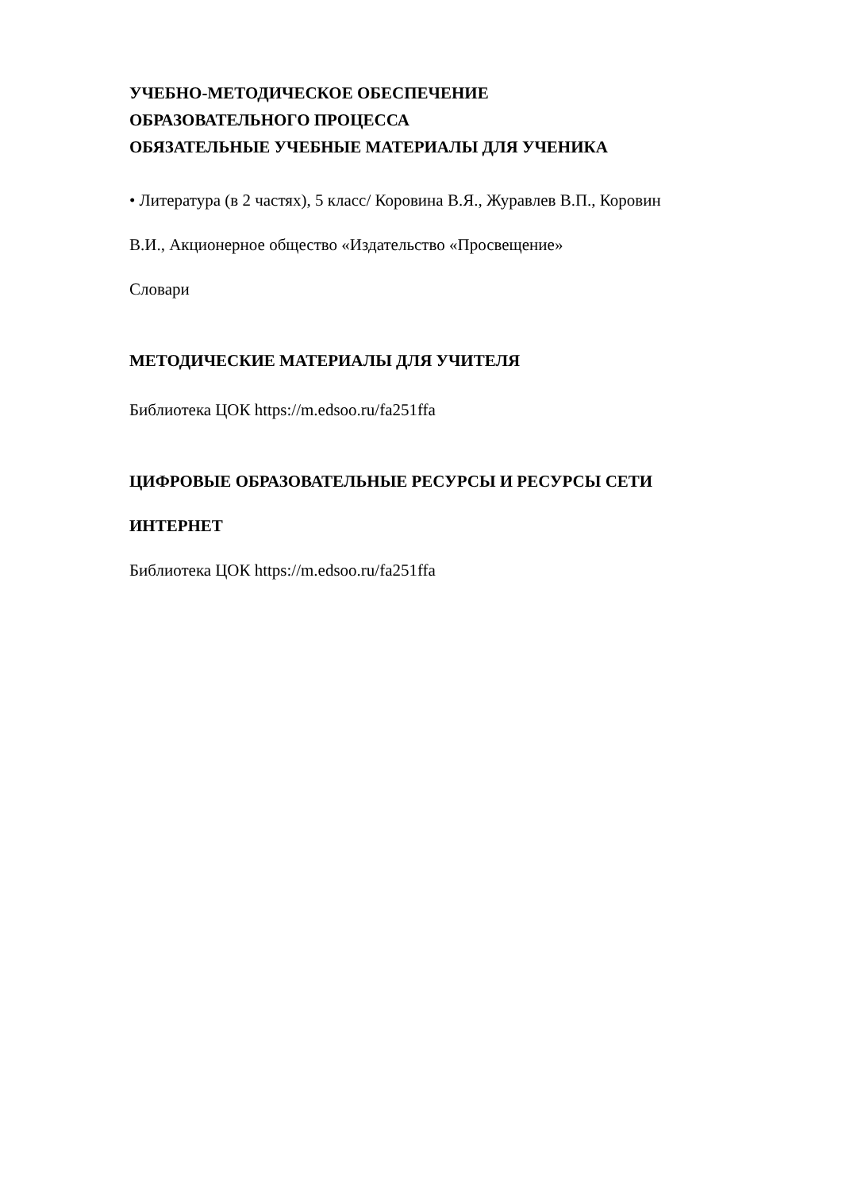УЧЕБНО-МЕТОДИЧЕСКОЕ ОБЕСПЕЧЕНИЕ
ОБРАЗОВАТЕЛЬНОГО ПРОЦЕССА
ОБЯЗАТЕЛЬНЫЕ УЧЕБНЫЕ МАТЕРИАЛЫ ДЛЯ УЧЕНИКА
• Литература (в 2 частях), 5 класс/ Коровина В.Я., Журавлев В.П., Коровин
В.И., Акционерное общество «Издательство «Просвещение»
Словари
МЕТОДИЧЕСКИЕ МАТЕРИАЛЫ ДЛЯ УЧИТЕЛЯ
Библиотека ЦОК https://m.edsoo.ru/fa251ffa
ЦИФРОВЫЕ ОБРАЗОВАТЕЛЬНЫЕ РЕСУРСЫ И РЕСУРСЫ СЕТИ
ИНТЕРНЕТ
Библиотека ЦОК https://m.edsoo.ru/fa251ffa